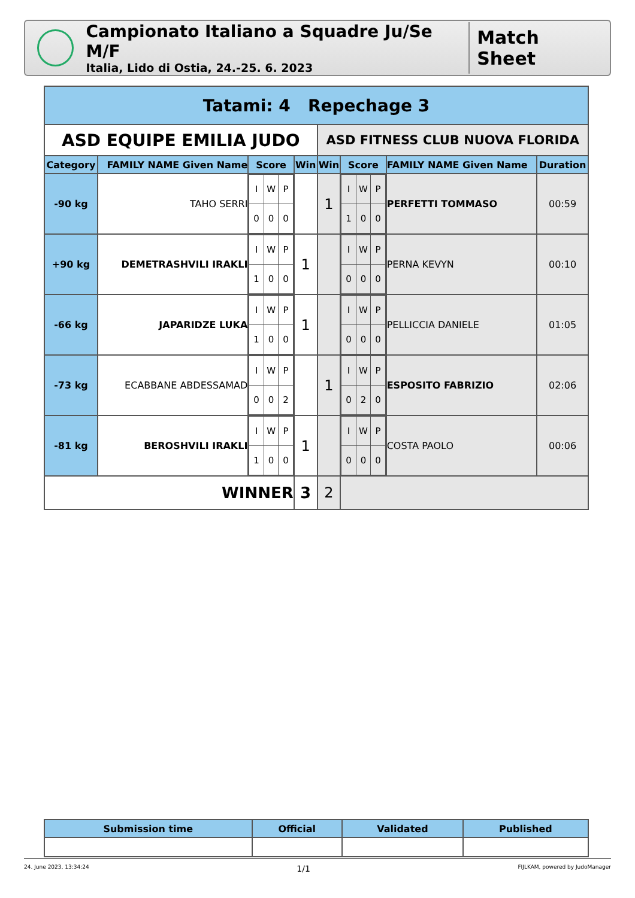Campionato Italiano a Squadre Ju/Se M/F
Italia, Lido di Ostia, 24.-25. 6. 2023
Match Sheet
| Tatami: 4 Repechage 3 | | | | | | | |
| ASD EQUIPE EMILIA JUDO | | | | ASD FITNESS CLUB NUOVA FLORIDA | | | |
| Category | FAMILY NAME Given Name | Score | Win | Win | Score | FAMILY NAME Given Name | Duration |
| -90 kg | TAHO SERRI | / I / W / P / / 0 / 0 / 0 / | | 1 | / I / W / P / / 1 / 0 / 0 / | PERFETTI TOMMASO | 00:59 |
| +90 kg | DEMETRASHVILI IRAKLI | / I / W / P / / 1 / 0 / 0 / | 1 | | / I / W / P / / 0 / 0 / 0 / | PERNA KEVYN | 00:10 |
| -66 kg | JAPARIDZE LUKA | / I / W / P / / 1 / 0 / 0 / | 1 | | / I / W / P / / 0 / 0 / 0 / | PELLICCIA DANIELE | 01:05 |
| -73 kg | ECABBANE ABDESSAMAD | / I / W / P / / 0 / 0 / 2 / | | 1 | / I / W / P / / 0 / 2 / 0 / | ESPOSITO FABRIZIO | 02:06 |
| -81 kg | BEROSHVILI IRAKLI | / I / W / P / / 1 / 0 / 0 / | 1 | | / I / W / P / / 0 / 0 / 0 / | COSTA PAOLO | 00:06 |
| WINNER | | | 3 | 2 | | | |
| Submission time | Official | Validated | Published |
| --- | --- | --- | --- |
24. June 2023, 13:34:24 1/1 FIJLKAM, powered by JudoManager